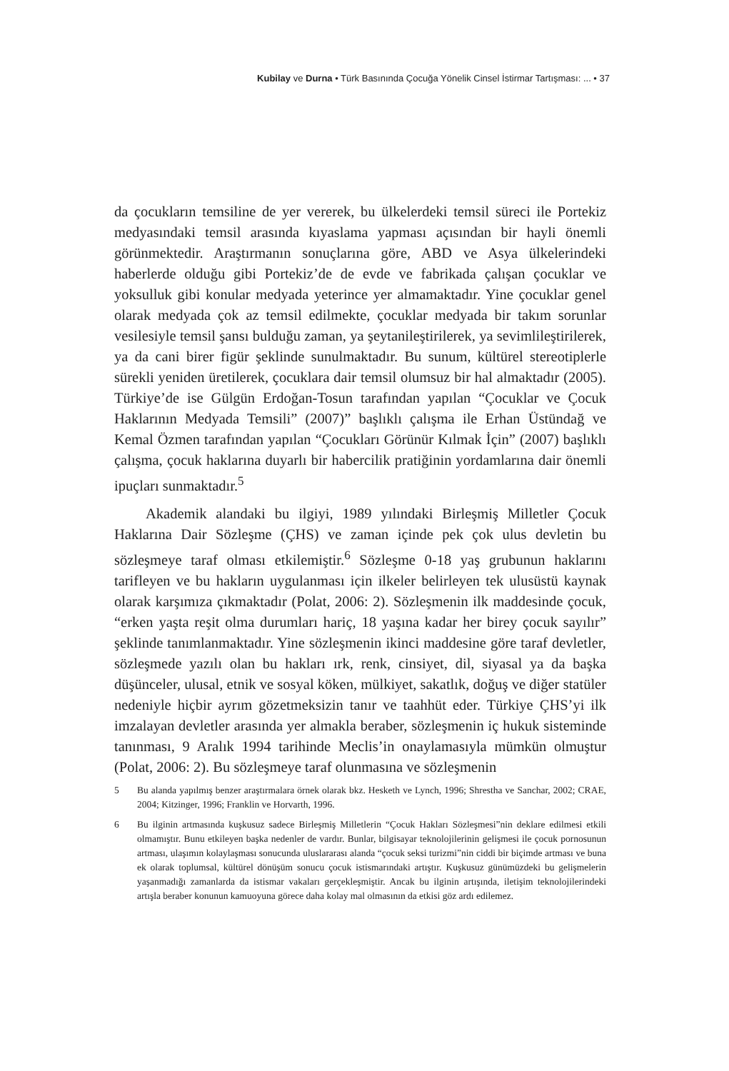Kubilay ve Durna • Türk Basınında Çocuğa Yönelik Cinsel İstirmar Tartışması: ... • 37
da çocukların temsiline de yer vererek, bu ülkelerdeki temsil süreci ile Portekiz medyasındaki temsil arasında kıyaslama yapması açısından bir hayli önemli görünmektedir. Araştırmanın sonuçlarına göre, ABD ve Asya ülkelerindeki haberlerde olduğu gibi Portekiz’de de evde ve fabrikada çalışan çocuklar ve yoksulluk gibi konular medyada yeterince yer almamaktadır. Yine çocuklar genel olarak medyada çok az temsil edilmekte, çocuklar medyada bir takım sorunlar vesilesiyle temsil şansı bulduğu zaman, ya şeytanileştirilerek, ya sevimlileştirilerek, ya da cani birer figür şeklinde sunulmaktadır. Bu sunum, kültürel stereotiplerle sürekli yeniden üretilerek, çocuklara dair temsil olumsuz bir hal almaktadır (2005). Türkiye’de ise Gülgün Erdoğan-Tosun tarafından yapılan “Çocuklar ve Çocuk Haklarının Medyada Temsili” (2007)” başlıklı çalışma ile Erhan Üstündağ ve Kemal Özmen tarafından yapılan “Çocukları Görünür Kılmak İçin” (2007) başlıklı çalışma, çocuk haklarına duyarlı bir habercilik pratiğinin yordamlarına dair önemli ipuçları sunmaktadır.<sup>5</sup>
Akademik alandaki bu ilgiyi, 1989 yılındaki Birleşmiş Milletler Çocuk Haklarına Dair Sözleşme (ÇHS) ve zaman içinde pek çok ulus devletin bu sözleşmeye taraf olması etkilemiştir.<sup>6</sup> Sözleşme 0-18 yaş grubunun haklarını tarifleyen ve bu hakların uygulanması için ilkeler belirleyen tek ulusüstü kaynak olarak karşımıza çıkmaktadır (Polat, 2006: 2). Sözleşmenin ilk maddesinde çocuk, “erken yaşta reşit olma durumları hariç, 18 yaşına kadar her birey çocuk sayılır” şeklinde tanımlanmaktadır. Yine sözleşmenin ikinci maddesine göre taraf devletler, sözleşmede yazılı olan bu hakları ırk, renk, cinsiyet, dil, siyasal ya da başka düşünceler, ulusal, etnik ve sosyal köken, mülkiyet, sakatlık, doğuş ve diğer statüler nedeniyle hiçbir ayrım gözetmeksizin tanır ve taahhüt eder. Türkiye ÇHS’yi ilk imzalayan devletler arasında yer almakla beraber, sözleşmenin iç hukuk sisteminde tanınması, 9 Aralık 1994 tarihinde Meclis’in onaylamasıyla mümkün olmuştur (Polat, 2006: 2). Bu sözleşmeye taraf olunmasına ve sözleşmenin
5 Bu alanda yapılmış benzer araştırmalara örnek olarak bkz. Hesketh ve Lynch, 1996; Shrestha ve Sanchar, 2002; CRAE, 2004; Kitzinger, 1996; Franklin ve Horvarth, 1996.
6 Bu ilginin artmasında kuşkusuz sadece Birleşmiş Milletlerin “Çocuk Hakları Sözleşmesi”nin deklare edilmesi etkili olmamıştır. Bunu etkileyen başka nedenler de vardır. Bunlar, bilgisayar teknolojilerinin gelişmesi ile çocuk pornosunun artması, ulaşımın kolaylaşması sonucunda uluslararası alanda “çocuk seksi turizmi”nin ciddi bir biçimde artması ve buna ek olarak toplumsal, kültürel dönüşüm sonucu çocuk istismarındaki artıştır. Kuşkusuz günümüzdeki bu gelişmelerin yaşanmadığı zamanlarda da istismar vakaları gerçekleşmiştir. Ancak bu ilginin artışında, iletişim teknolojilerindeki artışla beraber konunun kamuoyuna görece daha kolay mal olmasının da etkisi göz ardı edilemez.